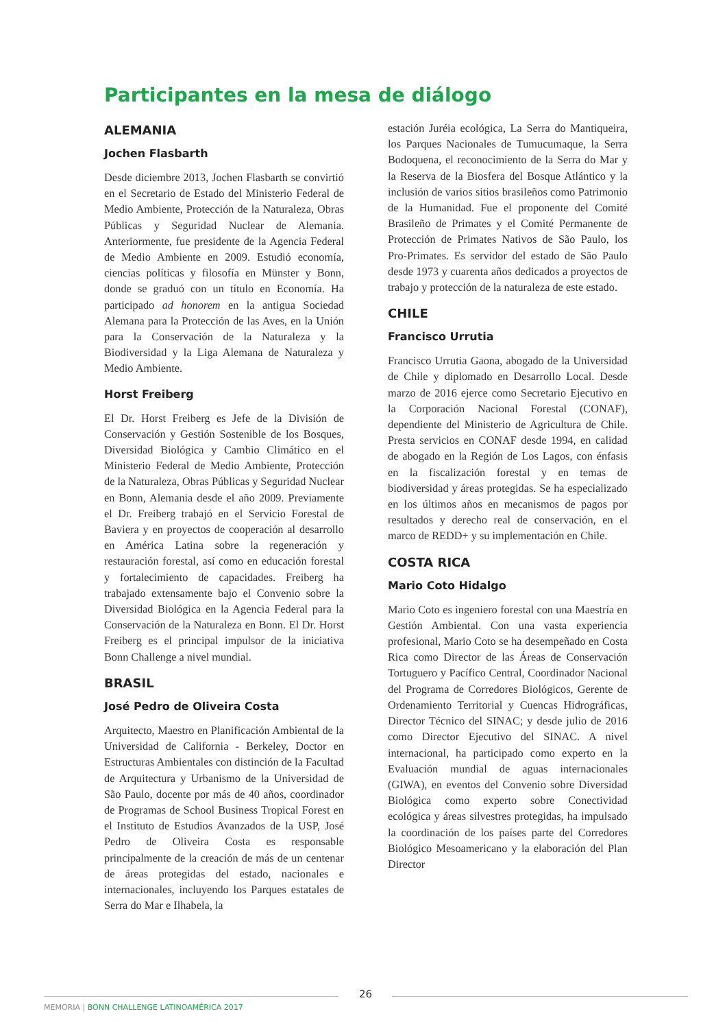Participantes en la mesa de diálogo
ALEMANIA
Jochen Flasbarth
Desde diciembre 2013, Jochen Flasbarth se convirtió en el Secretario de Estado del Ministerio Federal de Medio Ambiente, Protección de la Naturaleza, Obras Públicas y Seguridad Nuclear de Alemania. Anteriormente, fue presidente de la Agencia Federal de Medio Ambiente en 2009. Estudió economía, ciencias políticas y filosofía en Münster y Bonn, donde se graduó con un título en Economía. Ha participado ad honorem en la antigua Sociedad Alemana para la Protección de las Aves, en la Unión para la Conservación de la Naturaleza y la Biodiversidad y la Liga Alemana de Naturaleza y Medio Ambiente.
Horst Freiberg
El Dr. Horst Freiberg es Jefe de la División de Conservación y Gestión Sostenible de los Bosques, Diversidad Biológica y Cambio Climático en el Ministerio Federal de Medio Ambiente, Protección de la Naturaleza, Obras Públicas y Seguridad Nuclear en Bonn, Alemania desde el año 2009. Previamente el Dr. Freiberg trabajó en el Servicio Forestal de Baviera y en proyectos de cooperación al desarrollo en América Latina sobre la regeneración y restauración forestal, así como en educación forestal y fortalecimiento de capacidades. Freiberg ha trabajado extensamente bajo el Convenio sobre la Diversidad Biológica en la Agencia Federal para la Conservación de la Naturaleza en Bonn. El Dr. Horst Freiberg es el principal impulsor de la iniciativa Bonn Challenge a nivel mundial.
BRASIL
José Pedro de Oliveira Costa
Arquitecto, Maestro en Planificación Ambiental de la Universidad de California - Berkeley, Doctor en Estructuras Ambientales con distinción de la Facultad de Arquitectura y Urbanismo de la Universidad de São Paulo, docente por más de 40 años, coordinador de Programas de School Business Tropical Forest en el Instituto de Estudios Avanzados de la USP, José Pedro de Oliveira Costa es responsable principalmente de la creación de más de un centenar de áreas protegidas del estado, nacionales e internacionales, incluyendo los Parques estatales de Serra do Mar e Ilhabela, la
estación Juréia ecológica, La Serra do Mantiqueira, los Parques Nacionales de Tumucumaque, la Serra Bodoquena, el reconocimiento de la Serra do Mar y la Reserva de la Biosfera del Bosque Atlántico y la inclusión de varios sitios brasileños como Patrimonio de la Humanidad. Fue el proponente del Comité Brasileño de Primates y el Comité Permanente de Protección de Primates Nativos de São Paulo, los Pro-Primates. Es servidor del estado de São Paulo desde 1973 y cuarenta años dedicados a proyectos de trabajo y protección de la naturaleza de este estado.
CHILE
Francisco Urrutia
Francisco Urrutia Gaona, abogado de la Universidad de Chile y diplomado en Desarrollo Local. Desde marzo de 2016 ejerce como Secretario Ejecutivo en la Corporación Nacional Forestal (CONAF), dependiente del Ministerio de Agricultura de Chile. Presta servicios en CONAF desde 1994, en calidad de abogado en la Región de Los Lagos, con énfasis en la fiscalización forestal y en temas de biodiversidad y áreas protegidas. Se ha especializado en los últimos años en mecanismos de pagos por resultados y derecho real de conservación, en el marco de REDD+ y su implementación en Chile.
COSTA RICA
Mario Coto Hidalgo
Mario Coto es ingeniero forestal con una Maestría en Gestión Ambiental. Con una vasta experiencia profesional, Mario Coto se ha desempeñado en Costa Rica como Director de las Áreas de Conservación Tortuguero y Pacífico Central, Coordinador Nacional del Programa de Corredores Biológicos, Gerente de Ordenamiento Territorial y Cuencas Hidrográficas, Director Técnico del SINAC; y desde julio de 2016 como Director Ejecutivo del SINAC. A nivel internacional, ha participado como experto en la Evaluación mundial de aguas internacionales (GIWA), en eventos del Convenio sobre Diversidad Biológica como experto sobre Conectividad ecológica y áreas silvestres protegidas, ha impulsado la coordinación de los países parte del Corredores Biológico Mesoamericano y la elaboración del Plan Director
26
MEMORIA | BONN CHALLENGE LATINOAMÉRICA 2017